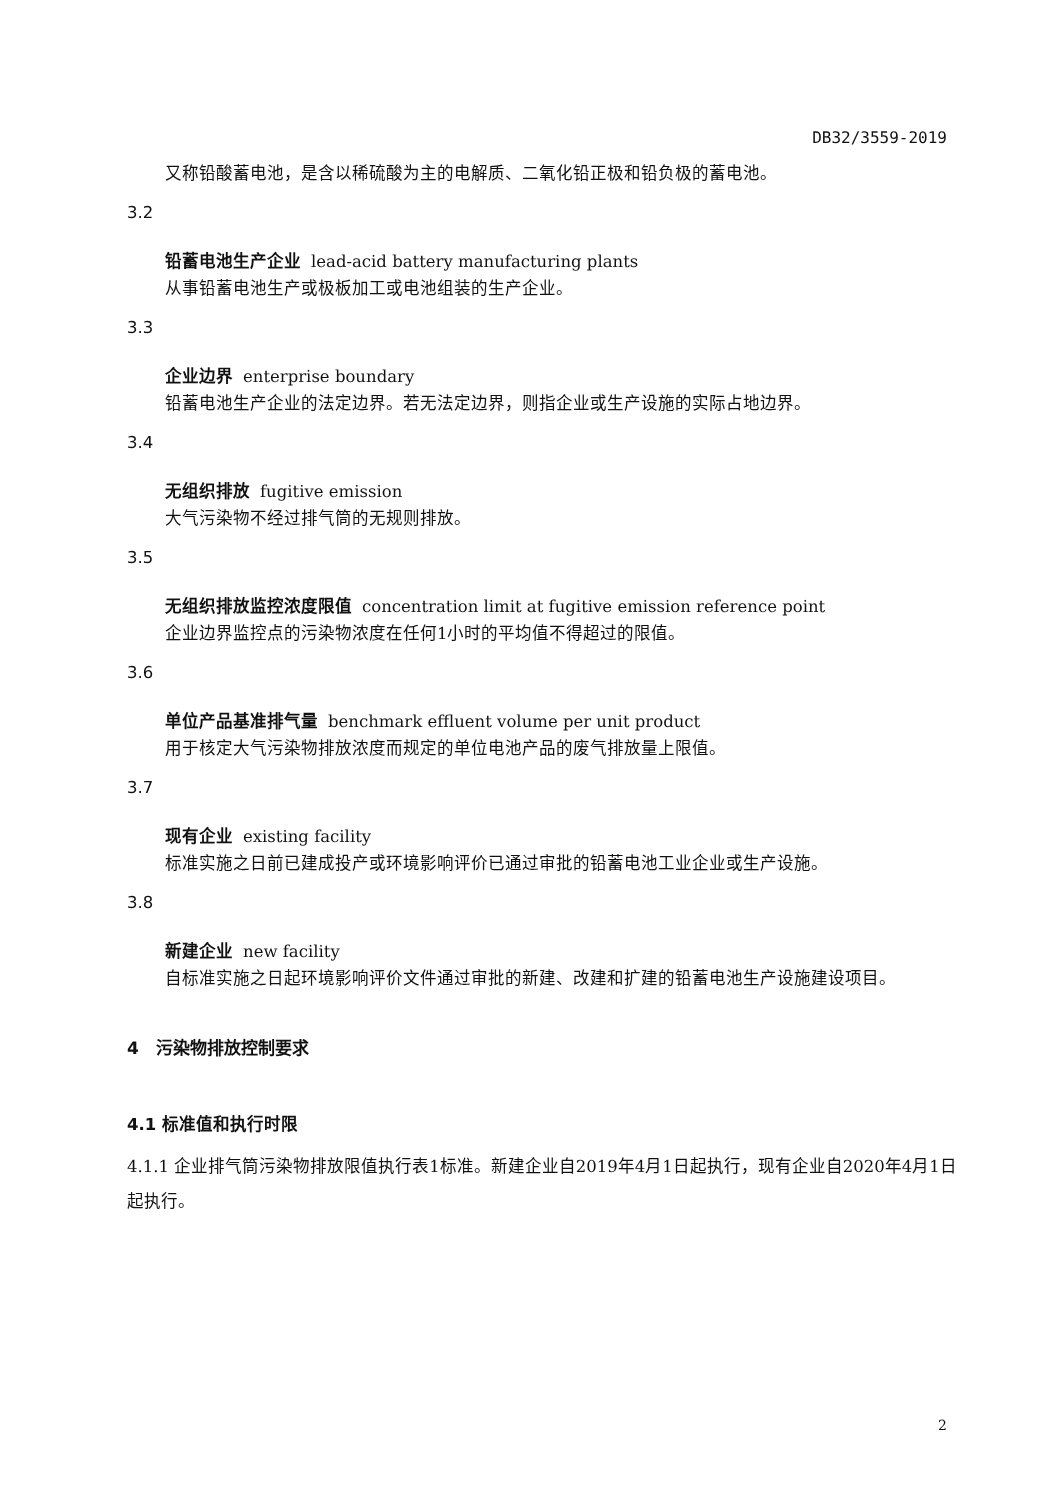DB32/3559-2019
又称铅酸蓄电池，是含以稀硫酸为主的电解质、二氧化铅正极和铅负极的蓄电池。
3.2
铅蓄电池生产企业 lead-acid battery manufacturing plants
从事铅蓄电池生产或极板加工或电池组装的生产企业。
3.3
企业边界 enterprise boundary
铅蓄电池生产企业的法定边界。若无法定边界，则指企业或生产设施的实际占地边界。
3.4
无组织排放 fugitive emission
大气污染物不经过排气筒的无规则排放。
3.5
无组织排放监控浓度限值 concentration limit at fugitive emission reference point
企业边界监控点的污染物浓度在任何1小时的平均值不得超过的限值。
3.6
单位产品基准排气量 benchmark effluent volume per unit product
用于核定大气污染物排放浓度而规定的单位电池产品的废气排放量上限值。
3.7
现有企业 existing facility
标准实施之日前已建成投产或环境影响评价已通过审批的铅蓄电池工业企业或生产设施。
3.8
新建企业 new facility
自标准实施之日起环境影响评价文件通过审批的新建、改建和扩建的铅蓄电池生产设施建设项目。
4　污染物排放控制要求
4.1 标准值和执行时限
4.1.1 企业排气筒污染物排放限值执行表1标准。新建企业自2019年4月1日起执行，现有企业自2020年4月1日起执行。
2